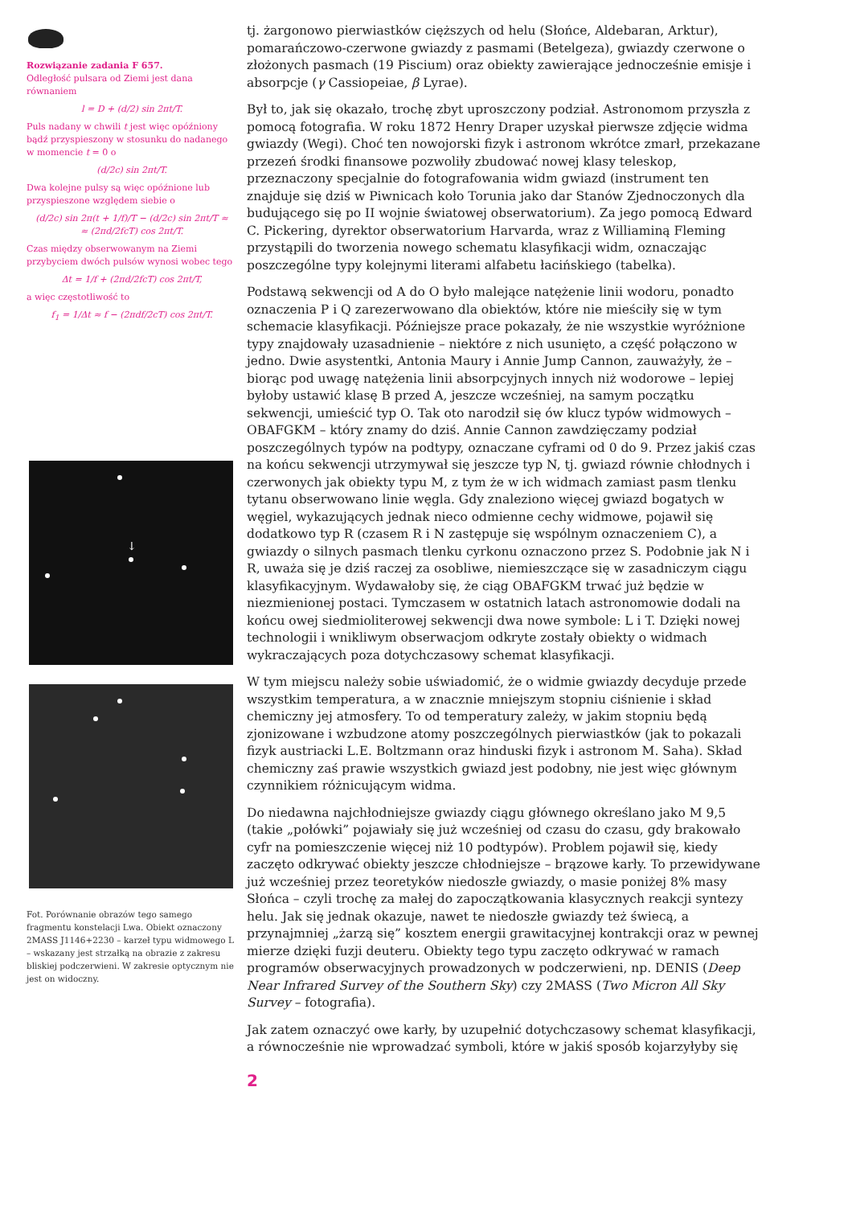Rozwiązanie zadania F 657.
Odległość pulsara od Ziemi jest dana równaniem
l = D + (d/2) sin 2πt/T.
Puls nadany w chwili t jest więc opóźniony bądź przyspieszony w stosunku do nadanego w momencie t = 0 o
(d/2c) sin 2πt/T.
Dwa kolejne pulsy są więc opóźnione lub przyspieszone względem siebie o
(d/2c) sin 2π(t + 1/f)/T − (d/2c) sin 2πt/T ≈
≈ (2πd/2fcT) cos 2πt/T.
Czas między obserwowanym na Ziemi przybyciem dwóch pulsów wynosi wobec tego
Δt = 1/f + (2πd/2fcT) cos 2πt/T,
a więc częstotliwość to
f<sub>1</sub> = 1/Δt ≈ f − (2πdf/2cT) cos 2πt/T.
↓
Fot. Porównanie obrazów tego samego fragmentu konstelacji Lwa. Obiekt oznaczony 2MASS J1146+2230 – karzeł typu widmowego L – wskazany jest strzałką na obrazie z zakresu bliskiej podczerwieni. W zakresie optycznym nie jest on widoczny.
tj. żargonowo pierwiastków cięższych od helu (Słońce, Aldebaran, Arktur), pomarańczowo-czerwone gwiazdy z pasmami (Betelgeza), gwiazdy czerwone o złożonych pasmach (19 Piscium) oraz obiekty zawierające jednocześnie emisje i absorpcje (γ Cassiopeiae, β Lyrae).
Był to, jak się okazało, trochę zbyt uproszczony podział. Astronomom przyszła z pomocą fotografia. W roku 1872 Henry Draper uzyskał pierwsze zdjęcie widma gwiazdy (Wegi). Choć ten nowojorski fizyk i astronom wkrótce zmarł, przekazane przezeń środki finansowe pozwoliły zbudować nowej klasy teleskop, przeznaczony specjalnie do fotografowania widm gwiazd (instrument ten znajduje się dziś w Piwnicach koło Torunia jako dar Stanów Zjednoczonych dla budującego się po II wojnie światowej obserwatorium). Za jego pomocą Edward C. Pickering, dyrektor obserwatorium Harvarda, wraz z Williaminą Fleming przystąpili do tworzenia nowego schematu klasyfikacji widm, oznaczając poszczególne typy kolejnymi literami alfabetu łacińskiego (tabelka).
Podstawą sekwencji od A do O było malejące natężenie linii wodoru, ponadto oznaczenia P i Q zarezerwowano dla obiektów, które nie mieściły się w tym schemacie klasyfikacji. Późniejsze prace pokazały, że nie wszystkie wyróżnione typy znajdowały uzasadnienie – niektóre z nich usunięto, a część połączono w jedno. Dwie asystentki, Antonia Maury i Annie Jump Cannon, zauważyły, że – biorąc pod uwagę natężenia linii absorpcyjnych innych niż wodorowe – lepiej byłoby ustawić klasę B przed A, jeszcze wcześniej, na samym początku sekwencji, umieścić typ O. Tak oto narodził się ów klucz typów widmowych – OBAFGKM – który znamy do dziś. Annie Cannon zawdzięczamy podział poszczególnych typów na podtypy, oznaczane cyframi od 0 do 9. Przez jakiś czas na końcu sekwencji utrzymywał się jeszcze typ N, tj. gwiazd równie chłodnych i czerwonych jak obiekty typu M, z tym że w ich widmach zamiast pasm tlenku tytanu obserwowano linie węgla. Gdy znaleziono więcej gwiazd bogatych w węgiel, wykazujących jednak nieco odmienne cechy widmowe, pojawił się dodatkowo typ R (czasem R i N zastępuje się wspólnym oznaczeniem C), a gwiazdy o silnych pasmach tlenku cyrkonu oznaczono przez S. Podobnie jak N i R, uważa się je dziś raczej za osobliwe, niemieszczące się w zasadniczym ciągu klasyfikacyjnym. Wydawałoby się, że ciąg OBAFGKM trwać już będzie w niezmienionej postaci. Tymczasem w ostatnich latach astronomowie dodali na końcu owej siedmioliterowej sekwencji dwa nowe symbole: L i T. Dzięki nowej technologii i wnikliwym obserwacjom odkryte zostały obiekty o widmach wykraczających poza dotychczasowy schemat klasyfikacji.
W tym miejscu należy sobie uświadomić, że o widmie gwiazdy decyduje przede wszystkim temperatura, a w znacznie mniejszym stopniu ciśnienie i skład chemiczny jej atmosfery. To od temperatury zależy, w jakim stopniu będą zjonizowane i wzbudzone atomy poszczególnych pierwiastków (jak to pokazali fizyk austriacki L.E. Boltzmann oraz hinduski fizyk i astronom M. Saha). Skład chemiczny zaś prawie wszystkich gwiazd jest podobny, nie jest więc głównym czynnikiem różnicującym widma.
Do niedawna najchłodniejsze gwiazdy ciągu głównego określano jako M 9,5 (takie „połówki” pojawiały się już wcześniej od czasu do czasu, gdy brakowało cyfr na pomieszczenie więcej niż 10 podtypów). Problem pojawił się, kiedy zaczęto odkrywać obiekty jeszcze chłodniejsze – brązowe karły. To przewidywane już wcześniej przez teoretyków niedoszłe gwiazdy, o masie poniżej 8% masy Słońca – czyli trochę za małej do zapoczątkowania klasycznych reakcji syntezy helu. Jak się jednak okazuje, nawet te niedoszłe gwiazdy też świecą, a przynajmniej „żarzą się” kosztem energii grawitacyjnej kontrakcji oraz w pewnej mierze dzięki fuzji deuteru. Obiekty tego typu zaczęto odkrywać w ramach programów obserwacyjnych prowadzonych w podczerwieni, np. DENIS (Deep Near Infrared Survey of the Southern Sky) czy 2MASS (Two Micron All Sky Survey – fotografia).
Jak zatem oznaczyć owe karły, by uzupełnić dotychczasowy schemat klasyfikacji, a równocześnie nie wprowadzać symboli, które w jakiś sposób kojarzyłyby się
2